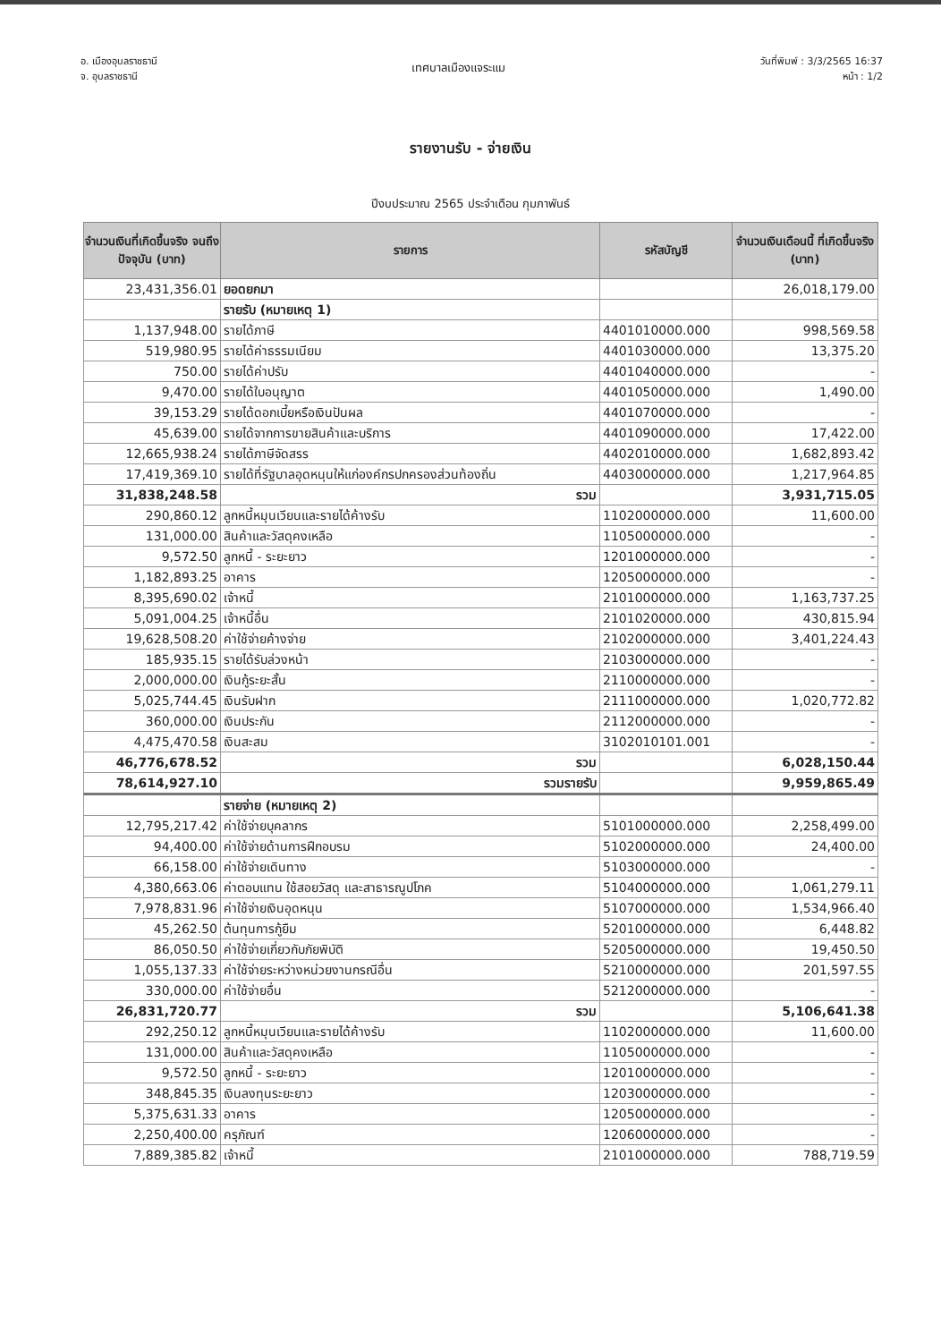อ. เมืองอุบลราชธานี
จ. อุบลราชธานี
เทศบาลเมืองแจระแม
วันที่พิมพ์ : 3/3/2565 16:37
หน้า : 1/2
รายงานรับ - จ่ายเงิน
ปีงบประมาณ 2565 ประจำเดือน กุมภาพันธ์
| จำนวนเงินที่เกิดขึ้นจริง จนถึงปัจจุบัน (บาท) | รายการ | รหัสบัญชี | จำนวนเงินเดือนนี้ ที่เกิดขึ้นจริง (บาท) |
| --- | --- | --- | --- |
| 23,431,356.01 | ยอดยกมา | | 26,018,179.00 |
| | รายรับ (หมายเหตุ 1) | | |
| 1,137,948.00 | รายได้ภาษี | 4401010000.000 | 998,569.58 |
| 519,980.95 | รายได้ค่าธรรมเนียม | 4401030000.000 | 13,375.20 |
| 750.00 | รายได้ค่าปรับ | 4401040000.000 | - |
| 9,470.00 | รายได้ใบอนุญาต | 4401050000.000 | 1,490.00 |
| 39,153.29 | รายได้ดอกเบี้ยหรือเงินปันผล | 4401070000.000 | - |
| 45,639.00 | รายได้จากการขายสินค้าและบริการ | 4401090000.000 | 17,422.00 |
| 12,665,938.24 | รายได้ภาษีจัดสรร | 4402010000.000 | 1,682,893.42 |
| 17,419,369.10 | รายได้ที่รัฐบาลอุดหนุนให้แก่องค์กรปกครองส่วนท้องถิ่น | 4403000000.000 | 1,217,964.85 |
| 31,838,248.58 | รวม | | 3,931,715.05 |
| 290,860.12 | ลูกหนี้หมุนเวียนและรายได้ค้างรับ | 1102000000.000 | 11,600.00 |
| 131,000.00 | สินค้าและวัสดุคงเหลือ | 1105000000.000 | - |
| 9,572.50 | ลูกหนี้ - ระยะยาว | 1201000000.000 | - |
| 1,182,893.25 | อาคาร | 1205000000.000 | - |
| 8,395,690.02 | เจ้าหนี้ | 2101000000.000 | 1,163,737.25 |
| 5,091,004.25 | เจ้าหนี้อื่น | 2101020000.000 | 430,815.94 |
| 19,628,508.20 | ค่าใช้จ่ายค้างจ่าย | 2102000000.000 | 3,401,224.43 |
| 185,935.15 | รายได้รับล่วงหน้า | 2103000000.000 | - |
| 2,000,000.00 | เงินกู้ระยะสั้น | 2110000000.000 | - |
| 5,025,744.45 | เงินรับฝาก | 2111000000.000 | 1,020,772.82 |
| 360,000.00 | เงินประกัน | 2112000000.000 | - |
| 4,475,470.58 | เงินสะสม | 3102010101.001 | - |
| 46,776,678.52 | รวม | | 6,028,150.44 |
| 78,614,927.10 | รวมรายรับ | | 9,959,865.49 |
| | รายจ่าย (หมายเหตุ 2) | | |
| 12,795,217.42 | ค่าใช้จ่ายบุคลากร | 5101000000.000 | 2,258,499.00 |
| 94,400.00 | ค่าใช้จ่ายด้านการฝึกอบรม | 5102000000.000 | 24,400.00 |
| 66,158.00 | ค่าใช้จ่ายเดินทาง | 5103000000.000 | - |
| 4,380,663.06 | ค่าตอบแทน ใช้สอยวัสดุ และสาธารณูปโภค | 5104000000.000 | 1,061,279.11 |
| 7,978,831.96 | ค่าใช้จ่ายเงินอุดหนุน | 5107000000.000 | 1,534,966.40 |
| 45,262.50 | ต้นทุนการกู้ยืม | 5201000000.000 | 6,448.82 |
| 86,050.50 | ค่าใช้จ่ายเกี่ยวกับภัยพิบัติ | 5205000000.000 | 19,450.50 |
| 1,055,137.33 | ค่าใช้จ่ายระหว่างหน่วยงานกรณีอื่น | 5210000000.000 | 201,597.55 |
| 330,000.00 | ค่าใช้จ่ายอื่น | 5212000000.000 | - |
| 26,831,720.77 | รวม | | 5,106,641.38 |
| 292,250.12 | ลูกหนี้หมุนเวียนและรายได้ค้างรับ | 1102000000.000 | 11,600.00 |
| 131,000.00 | สินค้าและวัสดุคงเหลือ | 1105000000.000 | - |
| 9,572.50 | ลูกหนี้ - ระยะยาว | 1201000000.000 | - |
| 348,845.35 | เงินลงทุนระยะยาว | 1203000000.000 | - |
| 5,375,631.33 | อาคาร | 1205000000.000 | - |
| 2,250,400.00 | ครุภัณฑ์ | 1206000000.000 | - |
| 7,889,385.82 | เจ้าหนี้ | 2101000000.000 | 788,719.59 |